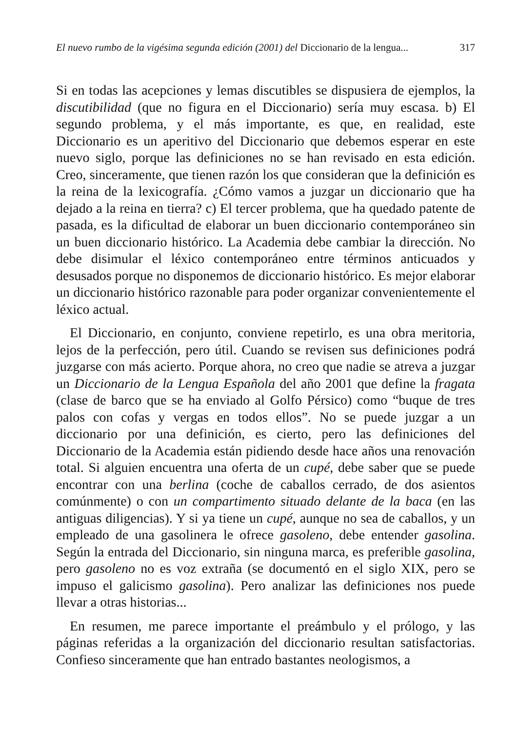El nuevo rumbo de la vigésima segunda edición (2001) del Diccionario de la lengua... 317
Si en todas las acepciones y lemas discutibles se dispusiera de ejemplos, la discutibilidad (que no figura en el Diccionario) sería muy escasa. b) El segundo problema, y el más importante, es que, en realidad, este Diccionario es un aperitivo del Diccionario que debemos esperar en este nuevo siglo, porque las definiciones no se han revisado en esta edición. Creo, sinceramente, que tienen razón los que consideran que la definición es la reina de la lexicografía. ¿Cómo vamos a juzgar un diccionario que ha dejado a la reina en tierra? c) El tercer problema, que ha quedado patente de pasada, es la dificultad de elaborar un buen diccionario contemporáneo sin un buen diccionario histórico. La Academia debe cambiar la dirección. No debe disimular el léxico contemporáneo entre términos anticuados y desusados porque no disponemos de diccionario histórico. Es mejor elaborar un diccionario histórico razonable para poder organizar convenientemente el léxico actual.
El Diccionario, en conjunto, conviene repetirlo, es una obra meritoria, lejos de la perfección, pero útil. Cuando se revisen sus definiciones podrá juzgarse con más acierto. Porque ahora, no creo que nadie se atreva a juzgar un Diccionario de la Lengua Española del año 2001 que define la fragata (clase de barco que se ha enviado al Golfo Pérsico) como “buque de tres palos con cofas y vergas en todos ellos”. No se puede juzgar a un diccionario por una definición, es cierto, pero las definiciones del Diccionario de la Academia están pidiendo desde hace años una renovación total. Si alguien encuentra una oferta de un cupé, debe saber que se puede encontrar con una berlina (coche de caballos cerrado, de dos asientos comúnmente) o con un compartimento situado delante de la baca (en las antiguas diligencias). Y si ya tiene un cupé, aunque no sea de caballos, y un empleado de una gasolinera le ofrece gasoleno, debe entender gasolina. Según la entrada del Diccionario, sin ninguna marca, es preferible gasolina, pero gasoleno no es voz extraña (se documentó en el siglo XIX, pero se impuso el galicismo gasolina). Pero analizar las definiciones nos puede llevar a otras historias...
En resumen, me parece importante el preámbulo y el prólogo, y las páginas referidas a la organización del diccionario resultan satisfactorias. Confieso sinceramente que han entrado bastantes neologismos, a